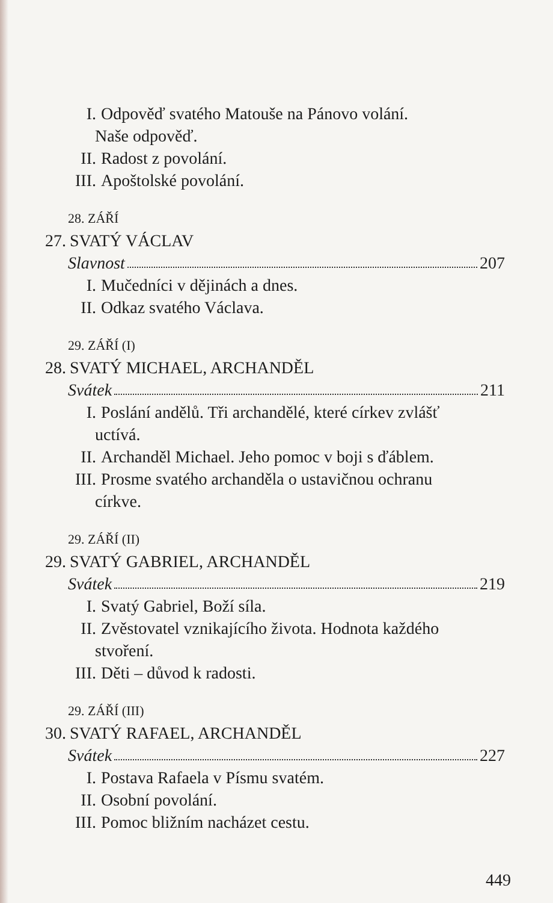I. Odpověď svatého Matouše na Pánovo volání.
Naše odpověď.
II. Radost z povolání.
III. Apoštolské povolání.
28. ZÁŘÍ
27. SVATÝ VÁCLAV
Slavnost 207
I. Mučedníci v dějinách a dnes.
II. Odkaz svatého Václava.
29. ZÁŘÍ (I)
28. SVATÝ MICHAEL, ARCHANDĚL
Svátek 211
I. Poslání andělů. Tři archandělé, které církev zvlášť
uctívá.
II. Archanděl Michael. Jeho pomoc v boji s ďáblem.
III. Prosme svatého archanděla o ustavičnou ochranu
církve.
29. ZÁŘÍ (II)
29. SVATÝ GABRIEL, ARCHANDĚL
Svátek 219
I. Svatý Gabriel, Boží síla.
II. Zvěstovatel vznikajícího života. Hodnota každého
stvoření.
III. Děti – důvod k radosti.
29. ZÁŘÍ (III)
30. SVATÝ RAFAEL, ARCHANDĚL
Svátek 227
I. Postava Rafaela v Písmu svatém.
II. Osobní povolání.
III. Pomoc bližním nacházet cestu.
449